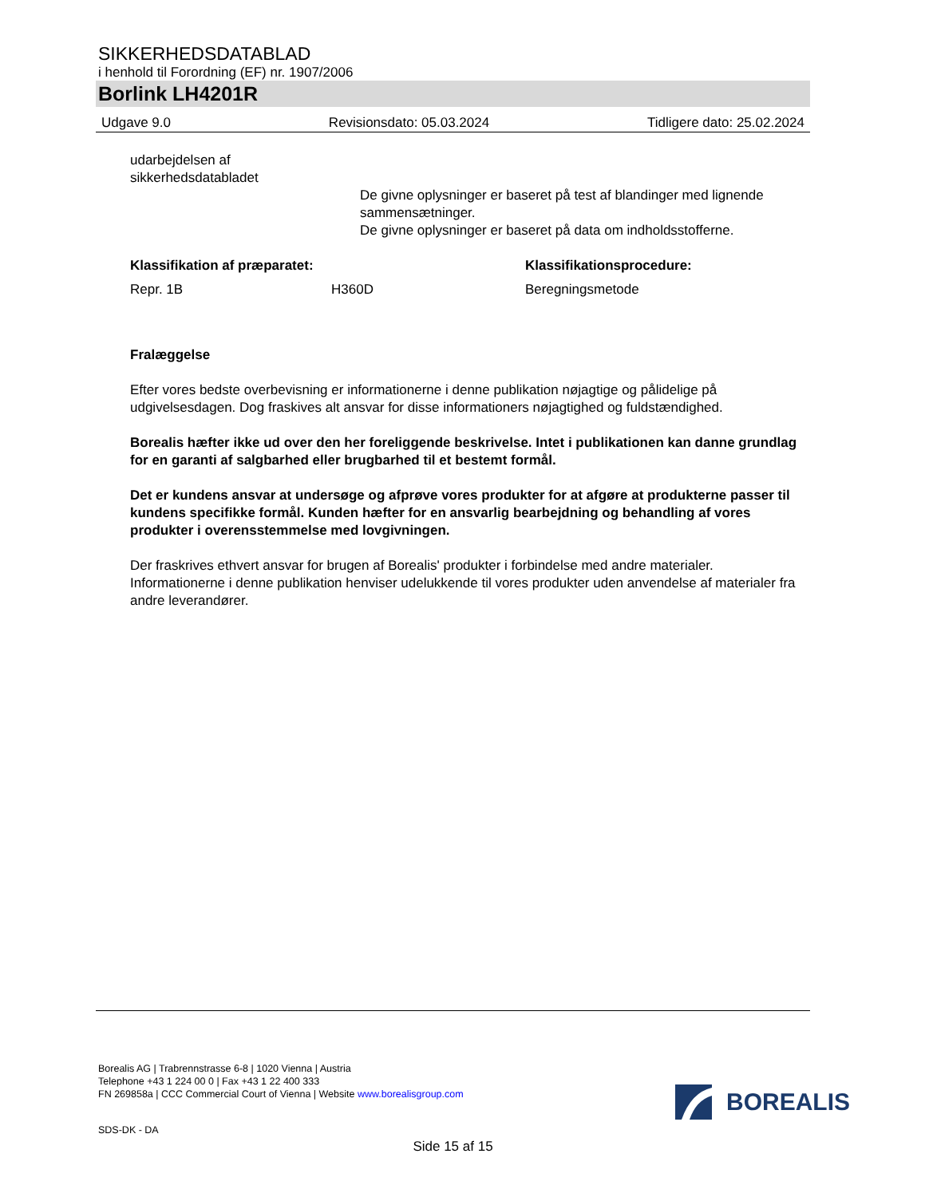SIKKERHEDSDATABLAD
i henhold til Forordning (EF) nr. 1907/2006
Borlink LH4201R
Udgave 9.0 Revisionsdato: 05.03.2024 Tidligere dato: 25.02.2024
udarbejdelsen af
sikkerhedsdatabladet
De givne oplysninger er baseret på test af blandinger med lignende sammensætninger.
De givne oplysninger er baseret på data om indholdsstofferne.
Klassifikation af præparatet: Klassifikationsprocedure:
Repr. 1B H360D Beregningsmetode
Fralæggelse
Efter vores bedste overbevisning er informationerne i denne publikation nøjagtige og pålidelige på udgivelsesdagen. Dog fraskives alt ansvar for disse informationers nøjagtighed og fuldstændighed.
Borealis hæfter ikke ud over den her foreliggende beskrivelse. Intet i publikationen kan danne grundlag for en garanti af salgbarhed eller brugbarhed til et bestemt formål.
Det er kundens ansvar at undersøge og afprøve vores produkter for at afgøre at produkterne passer til kundens specifikke formål. Kunden hæfter for en ansvarlig bearbejdning og behandling af vores produkter i overensstemmelse med lovgivningen.
Der fraskrives ethvert ansvar for brugen af Borealis' produkter i forbindelse med andre materialer. Informationerne i denne publikation henviser udelukkende til vores produkter uden anvendelse af materialer fra andre leverandører.
Borealis AG | Trabrennstrasse 6-8 | 1020 Vienna | Austria
Telephone +43 1 224 00 0 | Fax +43 1 22 400 333
FN 269858a | CCC Commercial Court of Vienna | Website www.borealisgroup.com
BOREALIS
SDS-DK - DA
Side 15 af 15